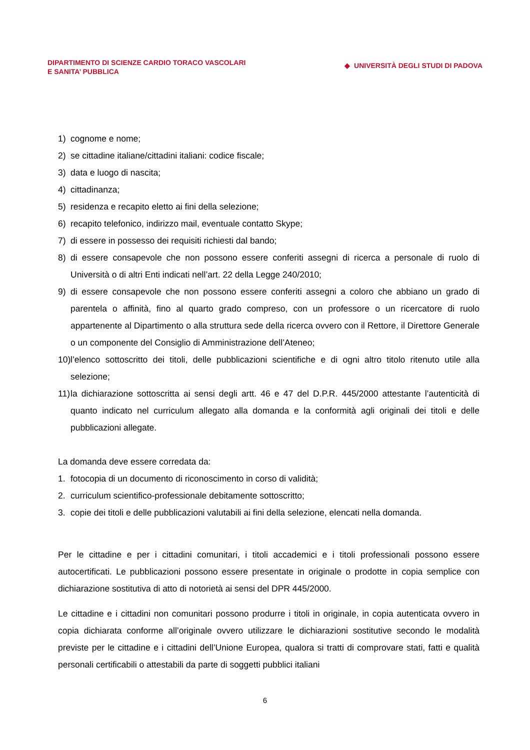DIPARTIMENTO DI SCIENZE CARDIO TORACO VASCOLARI
E SANITA’ PUBBLICA
◆ UNIVERSITÀ DEGLI STUDI DI PADOVA
1) cognome e nome;
2) se cittadine italiane/cittadini italiani: codice fiscale;
3) data e luogo di nascita;
4) cittadinanza;
5) residenza e recapito eletto ai fini della selezione;
6) recapito telefonico, indirizzo mail, eventuale contatto Skype;
7) di essere in possesso dei requisiti richiesti dal bando;
8) di essere consapevole che non possono essere conferiti assegni di ricerca a personale di ruolo di Università o di altri Enti indicati nell’art. 22 della Legge 240/2010;
9) di essere consapevole che non possono essere conferiti assegni a coloro che abbiano un grado di parentela o affinità, fino al quarto grado compreso, con un professore o un ricercatore di ruolo appartenente al Dipartimento o alla struttura sede della ricerca ovvero con il Rettore, il Direttore Generale o un componente del Consiglio di Amministrazione dell’Ateneo;
10) l’elenco sottoscritto dei titoli, delle pubblicazioni scientifiche e di ogni altro titolo ritenuto utile alla selezione;
11) la dichiarazione sottoscritta ai sensi degli artt. 46 e 47 del D.P.R. 445/2000 attestante l’autenticità di quanto indicato nel curriculum allegato alla domanda e la conformità agli originali dei titoli e delle pubblicazioni allegate.
La domanda deve essere corredata da:
1. fotocopia di un documento di riconoscimento in corso di validità;
2. curriculum scientifico-professionale debitamente sottoscritto;
3. copie dei titoli e delle pubblicazioni valutabili ai fini della selezione, elencati nella domanda.
Per le cittadine e per i cittadini comunitari, i titoli accademici e i titoli professionali possono essere autocertificati. Le pubblicazioni possono essere presentate in originale o prodotte in copia semplice con dichiarazione sostitutiva di atto di notorietà ai sensi del DPR 445/2000.
Le cittadine e i cittadini non comunitari possono produrre i titoli in originale, in copia autenticata ovvero in copia dichiarata conforme all’originale ovvero utilizzare le dichiarazioni sostitutive secondo le modalità previste per le cittadine e i cittadini dell’Unione Europea, qualora si tratti di comprovare stati, fatti e qualità personali certificabili o attestabili da parte di soggetti pubblici italiani
6